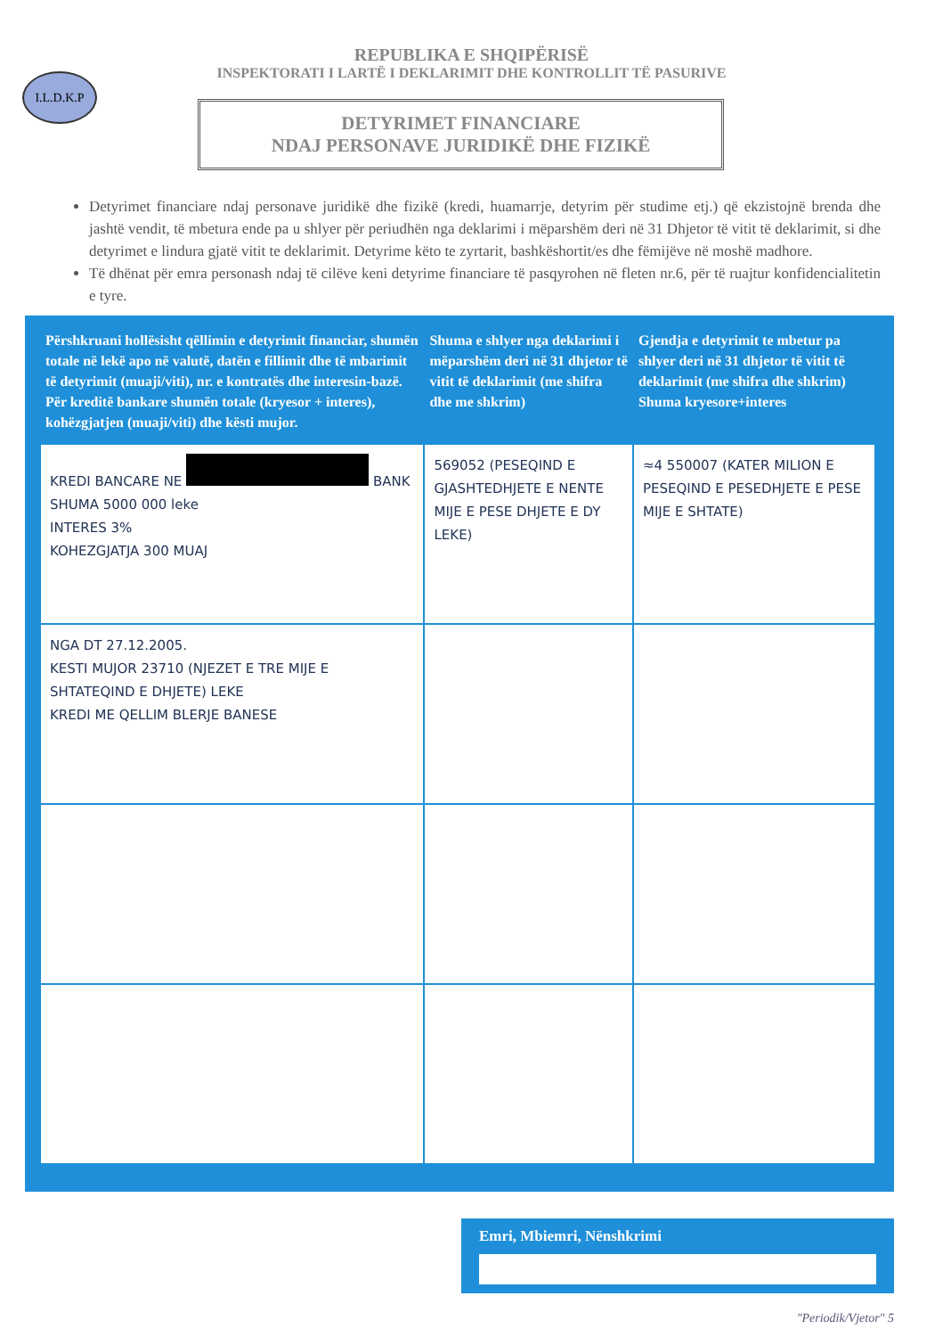I.L.D.K.P
REPUBLIKA E SHQIPËRISË
INSPEKTORATI I LARTË I DEKLARIMIT DHE KONTROLLIT TË PASURIVE
DETYRIMET FINANCIARE
NDAJ PERSONAVE JURIDIKË DHE FIZIKË
Detyrimet financiare ndaj personave juridikë dhe fizikë (kredi, huamarrje, detyrim për studime etj.) që ekzistojnë brenda dhe jashtë vendit, të mbetura ende pa u shlyer për periudhën nga deklarimi i mëparshëm deri në 31 Dhjetor të vitit të deklarimit, si dhe detyrimet e lindura gjatë vitit te deklarimit. Detyrime këto te zyrtarit, bashkëshortit/es dhe fëmijëve në moshë madhore.
Të dhënat për emra personash ndaj të cilëve keni detyrime financiare të pasqyrohen në fleten nr.6, për të ruajtur konfidencialitetin e tyre.
| Përshkruani hollësisht qëllimin e detyrimit financiar, shumën totale në lekë apo në valutë, datën e fillimit dhe të mbarimit të detyrimit (muaji/viti), nr. e kontratës dhe interesin-bazë. Për kreditë bankare shumën totale (kryesor + interes), kohëzgjatjen (muaji/viti) dhe kësti mujor. | Shuma e shlyer nga deklarimi i mëparshëm deri në 31 dhjetor të vitit të deklarimit (me shifra dhe me shkrim) | Gjendja e detyrimit te mbetur pa shlyer deri në 31 dhjetor të vitit të deklarimit (me shifra dhe shkrim) Shuma kryesore+interes |
| --- | --- | --- |
| KREDI BANCARE NE BANK SHUMA 5000 000 leke INTERES 3% KOHEZGJATJA 300 MUAJ | 569052 (PESEQIND E GJASHTEDHJETE E NENTE MIJE E PESE DHJETE E DY LEKE) | ≈4 550007 (KATER MILION E PESEQIND E PESEDHJETE E PESE MIJE E SHTATE) |
| NGA DT 27.12.2005. KESTI MUJOR 23710 (NJEZET E TRE MIJE E SHTATEQIND E DHJETE) LEKE KREDI ME QELLIM BLERJE BANESE | | |
Emri, Mbiemri, Nënshkrimi
"Periodik/Vjetor" 5